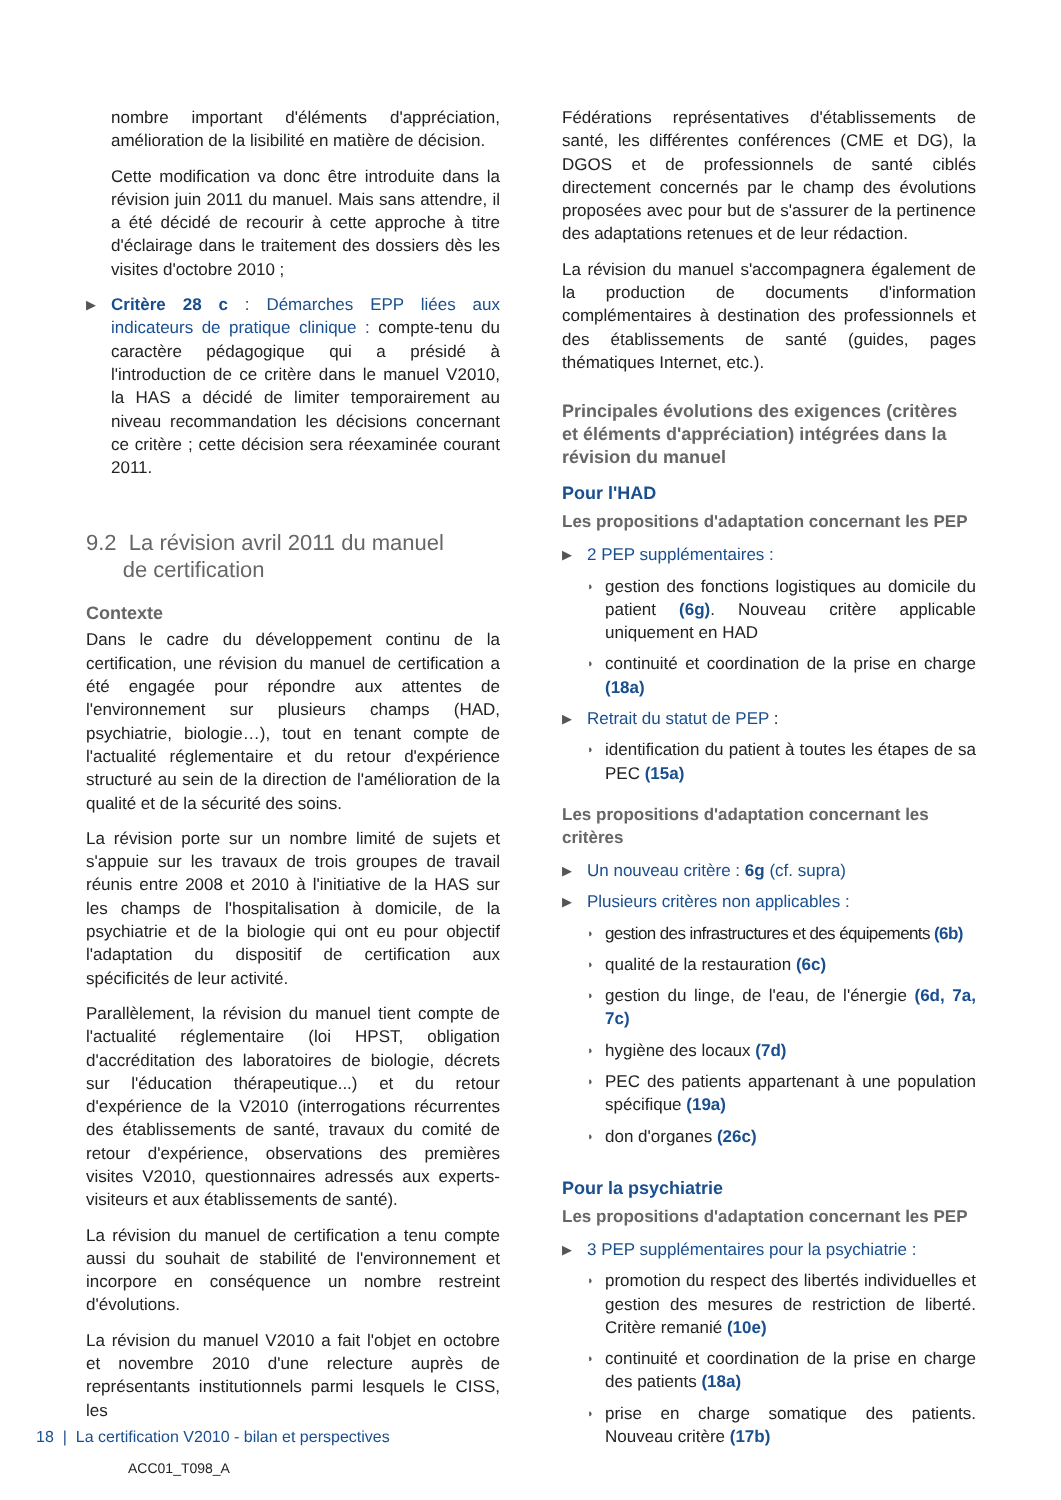nombre important d'éléments d'appréciation, amélioration de la lisibilité en matière de décision.
Cette modification va donc être introduite dans la révision juin 2011 du manuel. Mais sans attendre, il a été décidé de recourir à cette approche à titre d'éclairage dans le traitement des dossiers dès les visites d'octobre 2010 ;
▶
Critère 28 c : Démarches EPP liées aux indicateurs de pratique clinique : compte-tenu du caractère pédagogique qui a présidé à l'introduction de ce critère dans le manuel V2010, la HAS a décidé de limiter temporairement au niveau recommandation les décisions concernant ce critère ; cette décision sera réexaminée courant 2011.
9.2 La révision avril 2011 du manuel
de certification
Contexte
Dans le cadre du développement continu de la certification, une révision du manuel de certification a été engagée pour répondre aux attentes de l'environnement sur plusieurs champs (HAD, psychiatrie, biologie…), tout en tenant compte de l'actualité réglementaire et du retour d'expérience structuré au sein de la direction de l'amélioration de la qualité et de la sécurité des soins.
La révision porte sur un nombre limité de sujets et s'appuie sur les travaux de trois groupes de travail réunis entre 2008 et 2010 à l'initiative de la HAS sur les champs de l'hospitalisation à domicile, de la psychiatrie et de la biologie qui ont eu pour objectif l'adaptation du dispositif de certification aux spécificités de leur activité.
Parallèlement, la révision du manuel tient compte de l'actualité réglementaire (loi HPST, obligation d'accréditation des laboratoires de biologie, décrets sur l'éducation thérapeutique...) et du retour d'expérience de la V2010 (interrogations récurrentes des établissements de santé, travaux du comité de retour d'expérience, observations des premières visites V2010, questionnaires adressés aux experts-visiteurs et aux établissements de santé).
La révision du manuel de certification a tenu compte aussi du souhait de stabilité de l'environnement et incorpore en conséquence un nombre restreint d'évolutions.
La révision du manuel V2010 a fait l'objet en octobre et novembre 2010 d'une relecture auprès de représentants institutionnels parmi lesquels le CISS, les
Fédérations représentatives d'établissements de santé, les différentes conférences (CME et DG), la DGOS et de professionnels de santé ciblés directement concernés par le champ des évolutions proposées avec pour but de s'assurer de la pertinence des adaptations retenues et de leur rédaction.
La révision du manuel s'accompagnera également de la production de documents d'information complémentaires à destination des professionnels et des établissements de santé (guides, pages thématiques Internet, etc.).
Principales évolutions des exigences (critères et éléments d'appréciation) intégrées dans la révision du manuel
Pour l'HAD
Les propositions d'adaptation concernant les PEP
▶ 2 PEP supplémentaires :
◗
gestion des fonctions logistiques au domicile du patient (6g). Nouveau critère applicable uniquement en HAD
◗
continuité et coordination de la prise en charge (18a)
▶ Retrait du statut de PEP :
◗
identification du patient à toutes les étapes de sa PEC (15a)
Les propositions d'adaptation concernant les critères
▶ Un nouveau critère : 6g (cf. supra)
▶ Plusieurs critères non applicables :
◗
gestion des infrastructures et des équipements (6b)
◗
qualité de la restauration (6c)
◗
gestion du linge, de l'eau, de l'énergie (6d, 7a, 7c)
◗
hygiène des locaux (7d)
◗
PEC des patients appartenant à une population spécifique (19a)
◗
don d'organes (26c)
Pour la psychiatrie
Les propositions d'adaptation concernant les PEP
▶ 3 PEP supplémentaires pour la psychiatrie :
◗
promotion du respect des libertés individuelles et gestion des mesures de restriction de liberté. Critère remanié (10e)
◗
continuité et coordination de la prise en charge des patients (18a)
◗
prise en charge somatique des patients. Nouveau critère (17b)
18 | La certification V2010 - bilan et perspectives
ACC01_T098_A